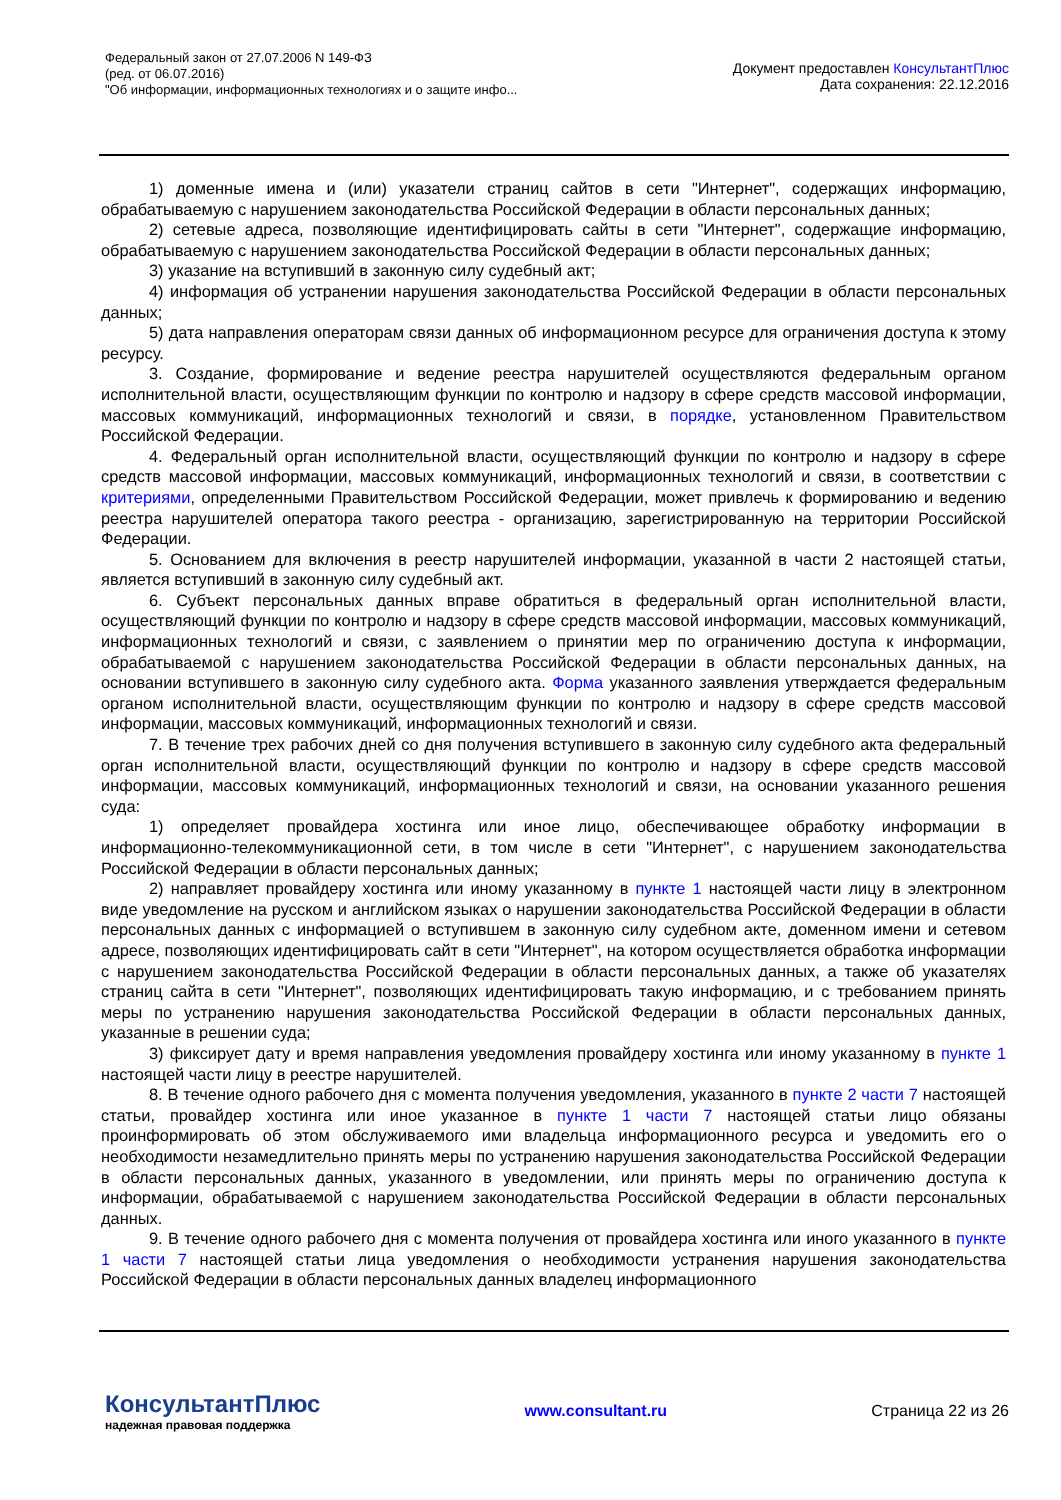Федеральный закон от 27.07.2006 N 149-ФЗ
(ред. от 06.07.2016)
"Об информации, информационных технологиях и о защите инфо...
Документ предоставлен КонсультантПлюс
Дата сохранения: 22.12.2016
1) доменные имена и (или) указатели страниц сайтов в сети "Интернет", содержащих информацию, обрабатываемую с нарушением законодательства Российской Федерации в области персональных данных;
2) сетевые адреса, позволяющие идентифицировать сайты в сети "Интернет", содержащие информацию, обрабатываемую с нарушением законодательства Российской Федерации в области персональных данных;
3) указание на вступивший в законную силу судебный акт;
4) информация об устранении нарушения законодательства Российской Федерации в области персональных данных;
5) дата направления операторам связи данных об информационном ресурсе для ограничения доступа к этому ресурсу.
3. Создание, формирование и ведение реестра нарушителей осуществляются федеральным органом исполнительной власти, осуществляющим функции по контролю и надзору в сфере средств массовой информации, массовых коммуникаций, информационных технологий и связи, в порядке, установленном Правительством Российской Федерации.
4. Федеральный орган исполнительной власти, осуществляющий функции по контролю и надзору в сфере средств массовой информации, массовых коммуникаций, информационных технологий и связи, в соответствии с критериями, определенными Правительством Российской Федерации, может привлечь к формированию и ведению реестра нарушителей оператора такого реестра - организацию, зарегистрированную на территории Российской Федерации.
5. Основанием для включения в реестр нарушителей информации, указанной в части 2 настоящей статьи, является вступивший в законную силу судебный акт.
6. Субъект персональных данных вправе обратиться в федеральный орган исполнительной власти, осуществляющий функции по контролю и надзору в сфере средств массовой информации, массовых коммуникаций, информационных технологий и связи, с заявлением о принятии мер по ограничению доступа к информации, обрабатываемой с нарушением законодательства Российской Федерации в области персональных данных, на основании вступившего в законную силу судебного акта. Форма указанного заявления утверждается федеральным органом исполнительной власти, осуществляющим функции по контролю и надзору в сфере средств массовой информации, массовых коммуникаций, информационных технологий и связи.
7. В течение трех рабочих дней со дня получения вступившего в законную силу судебного акта федеральный орган исполнительной власти, осуществляющий функции по контролю и надзору в сфере средств массовой информации, массовых коммуникаций, информационных технологий и связи, на основании указанного решения суда:
1) определяет провайдера хостинга или иное лицо, обеспечивающее обработку информации в информационно-телекоммуникационной сети, в том числе в сети "Интернет", с нарушением законодательства Российской Федерации в области персональных данных;
2) направляет провайдеру хостинга или иному указанному в пункте 1 настоящей части лицу в электронном виде уведомление на русском и английском языках о нарушении законодательства Российской Федерации в области персональных данных с информацией о вступившем в законную силу судебном акте, доменном имени и сетевом адресе, позволяющих идентифицировать сайт в сети "Интернет", на котором осуществляется обработка информации с нарушением законодательства Российской Федерации в области персональных данных, а также об указателях страниц сайта в сети "Интернет", позволяющих идентифицировать такую информацию, и с требованием принять меры по устранению нарушения законодательства Российской Федерации в области персональных данных, указанные в решении суда;
3) фиксирует дату и время направления уведомления провайдеру хостинга или иному указанному в пункте 1 настоящей части лицу в реестре нарушителей.
8. В течение одного рабочего дня с момента получения уведомления, указанного в пункте 2 части 7 настоящей статьи, провайдер хостинга или иное указанное в пункте 1 части 7 настоящей статьи лицо обязаны проинформировать об этом обслуживаемого ими владельца информационного ресурса и уведомить его о необходимости незамедлительно принять меры по устранению нарушения законодательства Российской Федерации в области персональных данных, указанного в уведомлении, или принять меры по ограничению доступа к информации, обрабатываемой с нарушением законодательства Российской Федерации в области персональных данных.
9. В течение одного рабочего дня с момента получения от провайдера хостинга или иного указанного в пункте 1 части 7 настоящей статьи лица уведомления о необходимости устранения нарушения законодательства Российской Федерации в области персональных данных владелец информационного
КонсультантПлюс
надежная правовая поддержка
www.consultant.ru Страница 22 из 26